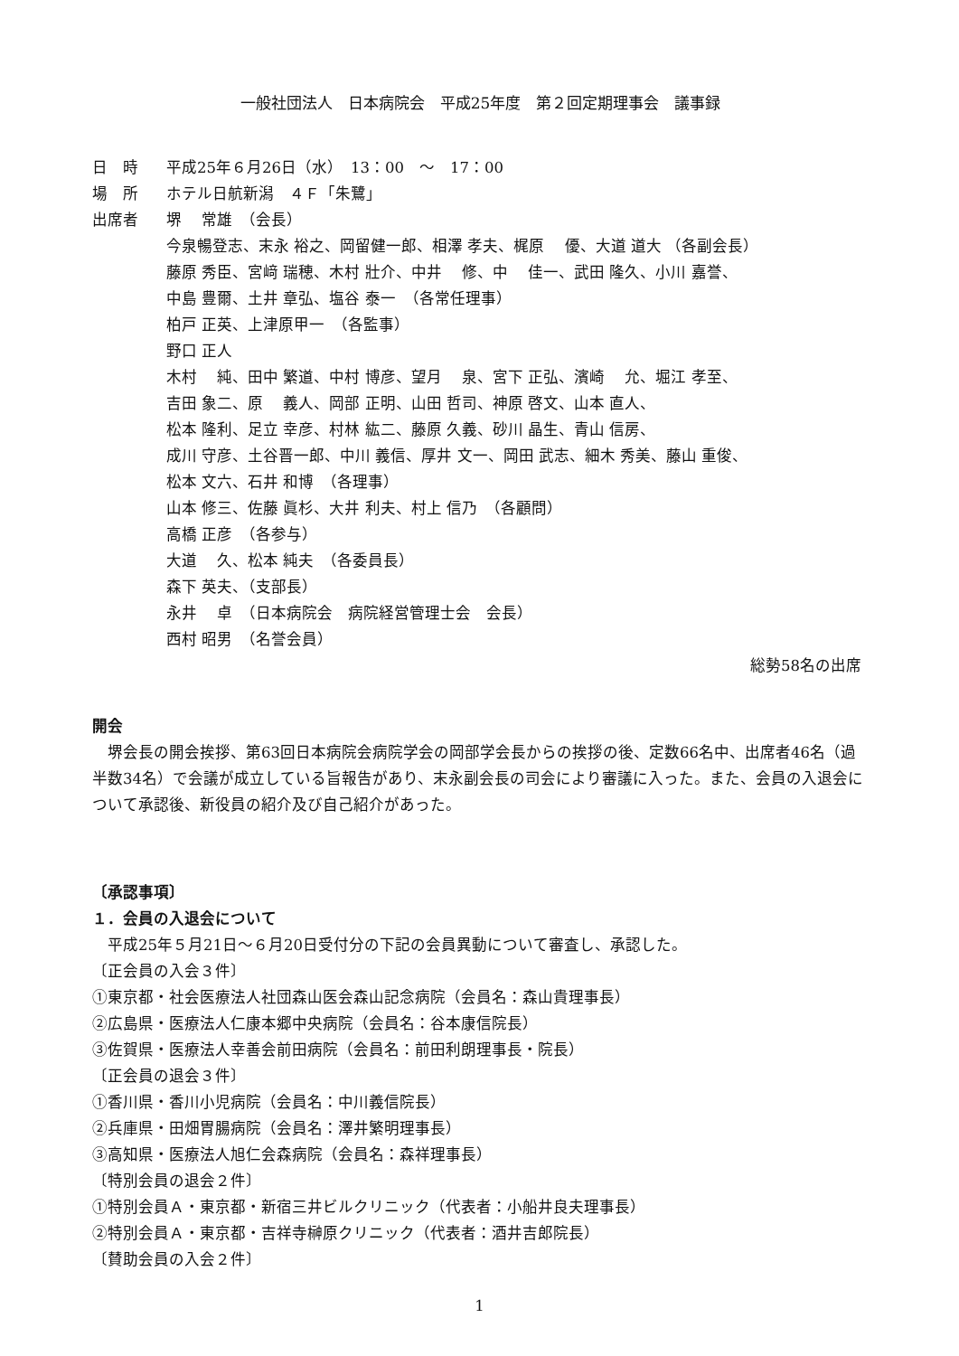一般社団法人　日本病院会　平成25年度　第２回定期理事会　議事録
日　時 平成25年６月26日（水）　13：00　～　17：00
場　所 ホテル日航新潟　４Ｆ「朱鷺」
出席者 堺　 常雄　（会長）
今泉暢登志、末永 裕之、岡留健一郎、相澤 孝夫、梶原　 優、大道 道大 （各副会長）
藤原 秀臣、宮﨑 瑞穂、木村 壯介、中井　 修、中　 佳一、武田 隆久、小川 嘉誉、
中島 豊爾、土井 章弘、塩谷 泰一　（各常任理事）
柏戸 正英、上津原甲一　（各監事）
野口 正人
木村　 純、田中 繁道、中村 博彦、望月　 泉、宮下 正弘、濱崎　 允、堀江 孝至、
吉田 象二、原　 義人、岡部 正明、山田 哲司、神原 啓文、山本 直人、
松本 隆利、足立 幸彦、村林 紘二、藤原 久義、砂川 晶生、青山 信房、
成川 守彦、土谷晋一郎、中川 義信、厚井 文一、岡田 武志、細木 秀美、藤山 重俊、
松本 文六、石井 和博　（各理事）
山本 修三、佐藤 眞杉、大井 利夫、村上 信乃　（各顧問）
高橋 正彦　（各参与）
大道　 久、松本 純夫　（各委員長）
森下 英夫、（支部長）
永井　 卓　（日本病院会　病院経営管理士会　会長）
西村 昭男　（名誉会員）
総勢58名の出席
開会
　堺会長の開会挨拶、第63回日本病院会病院学会の岡部学会長からの挨拶の後、定数66名中、出席者46名（過半数34名）で会議が成立している旨報告があり、末永副会長の司会により審議に入った。また、会員の入退会について承認後、新役員の紹介及び自己紹介があった。
〔承認事項〕
１．会員の入退会について
　平成25年５月21日～６月20日受付分の下記の会員異動について審査し、承認した。
〔正会員の入会３件〕
①東京都・社会医療法人社団森山医会森山記念病院（会員名：森山貴理事長）
②広島県・医療法人仁康本郷中央病院（会員名：谷本康信院長）
③佐賀県・医療法人幸善会前田病院（会員名：前田利朗理事長・院長）
〔正会員の退会３件〕
①香川県・香川小児病院（会員名：中川義信院長）
②兵庫県・田畑胃腸病院（会員名：澤井繁明理事長）
③高知県・医療法人旭仁会森病院（会員名：森祥理事長）
〔特別会員の退会２件〕
①特別会員Ａ・東京都・新宿三井ビルクリニック（代表者：小船井良夫理事長）
②特別会員Ａ・東京都・吉祥寺榊原クリニック（代表者：酒井吉郎院長）
〔賛助会員の入会２件〕
1